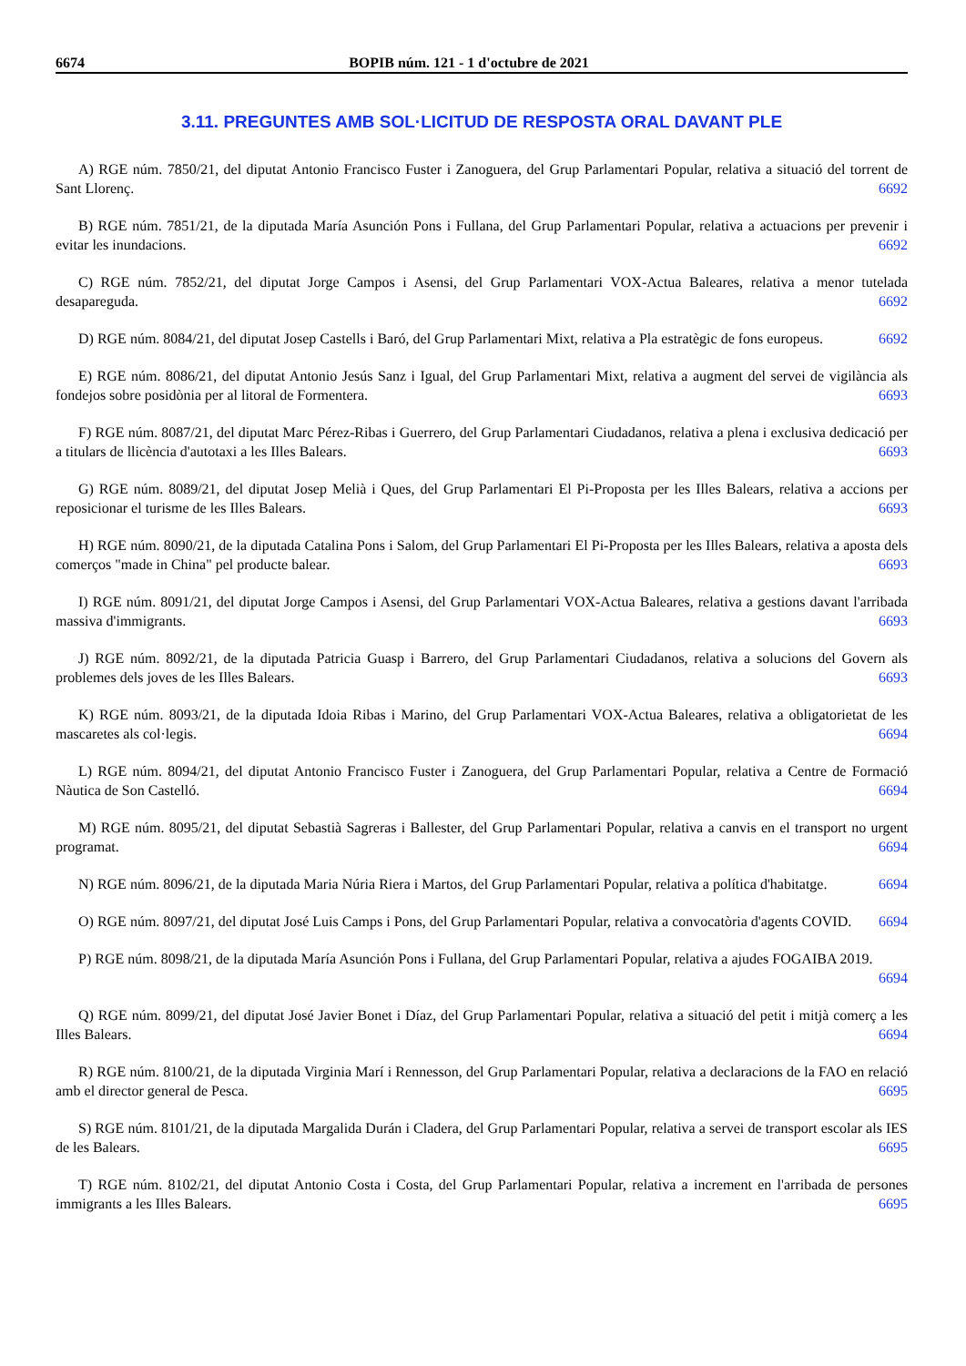6674 BOPIB núm. 121 - 1 d'octubre de 2021
3.11. PREGUNTES AMB SOL·LICITUD DE RESPOSTA ORAL DAVANT PLE
A) RGE núm. 7850/21, del diputat Antonio Francisco Fuster i Zanoguera, del Grup Parlamentari Popular, relativa a situació del torrent de Sant Llorenç. 6692
B) RGE núm. 7851/21, de la diputada María Asunción Pons i Fullana, del Grup Parlamentari Popular, relativa a actuacions per prevenir i evitar les inundacions. 6692
C) RGE núm. 7852/21, del diputat Jorge Campos i Asensi, del Grup Parlamentari VOX-Actua Baleares, relativa a menor tutelada desapareguda. 6692
D) RGE núm. 8084/21, del diputat Josep Castells i Baró, del Grup Parlamentari Mixt, relativa a Pla estratègic de fons europeus. 6692
E) RGE núm. 8086/21, del diputat Antonio Jesús Sanz i Igual, del Grup Parlamentari Mixt, relativa a augment del servei de vigilància als fondejos sobre posidònia per al litoral de Formentera. 6693
F) RGE núm. 8087/21, del diputat Marc Pérez-Ribas i Guerrero, del Grup Parlamentari Ciudadanos, relativa a plena i exclusiva dedicació per a titulars de llicència d'autotaxi a les Illes Balears. 6693
G) RGE núm. 8089/21, del diputat Josep Melià i Ques, del Grup Parlamentari El Pi-Proposta per les Illes Balears, relativa a accions per reposicionar el turisme de les Illes Balears. 6693
H) RGE núm. 8090/21, de la diputada Catalina Pons i Salom, del Grup Parlamentari El Pi-Proposta per les Illes Balears, relativa a aposta dels comerços "made in China" pel producte balear. 6693
I) RGE núm. 8091/21, del diputat Jorge Campos i Asensi, del Grup Parlamentari VOX-Actua Baleares, relativa a gestions davant l'arribada massiva d'immigrants. 6693
J) RGE núm. 8092/21, de la diputada Patricia Guasp i Barrero, del Grup Parlamentari Ciudadanos, relativa a solucions del Govern als problemes dels joves de les Illes Balears. 6693
K) RGE núm. 8093/21, de la diputada Idoia Ribas i Marino, del Grup Parlamentari VOX-Actua Baleares, relativa a obligatorietat de les mascaretes als col·legis. 6694
L) RGE núm. 8094/21, del diputat Antonio Francisco Fuster i Zanoguera, del Grup Parlamentari Popular, relativa a Centre de Formació Nàutica de Son Castelló. 6694
M) RGE núm. 8095/21, del diputat Sebastià Sagreras i Ballester, del Grup Parlamentari Popular, relativa a canvis en el transport no urgent programat. 6694
N) RGE núm. 8096/21, de la diputada Maria Núria Riera i Martos, del Grup Parlamentari Popular, relativa a política d'habitatge. 6694
O) RGE núm. 8097/21, del diputat José Luis Camps i Pons, del Grup Parlamentari Popular, relativa a convocatòria d'agents COVID. 6694
P) RGE núm. 8098/21, de la diputada María Asunción Pons i Fullana, del Grup Parlamentari Popular, relativa a ajudes FOGAIBA 2019. 6694
Q) RGE núm. 8099/21, del diputat José Javier Bonet i Díaz, del Grup Parlamentari Popular, relativa a situació del petit i mitjà comerç a les Illes Balears. 6694
R) RGE núm. 8100/21, de la diputada Virginia Marí i Rennesson, del Grup Parlamentari Popular, relativa a declaracions de la FAO en relació amb el director general de Pesca. 6695
S) RGE núm. 8101/21, de la diputada Margalida Durán i Cladera, del Grup Parlamentari Popular, relativa a servei de transport escolar als IES de les Balears. 6695
T) RGE núm. 8102/21, del diputat Antonio Costa i Costa, del Grup Parlamentari Popular, relativa a increment en l'arribada de persones immigrants a les Illes Balears. 6695